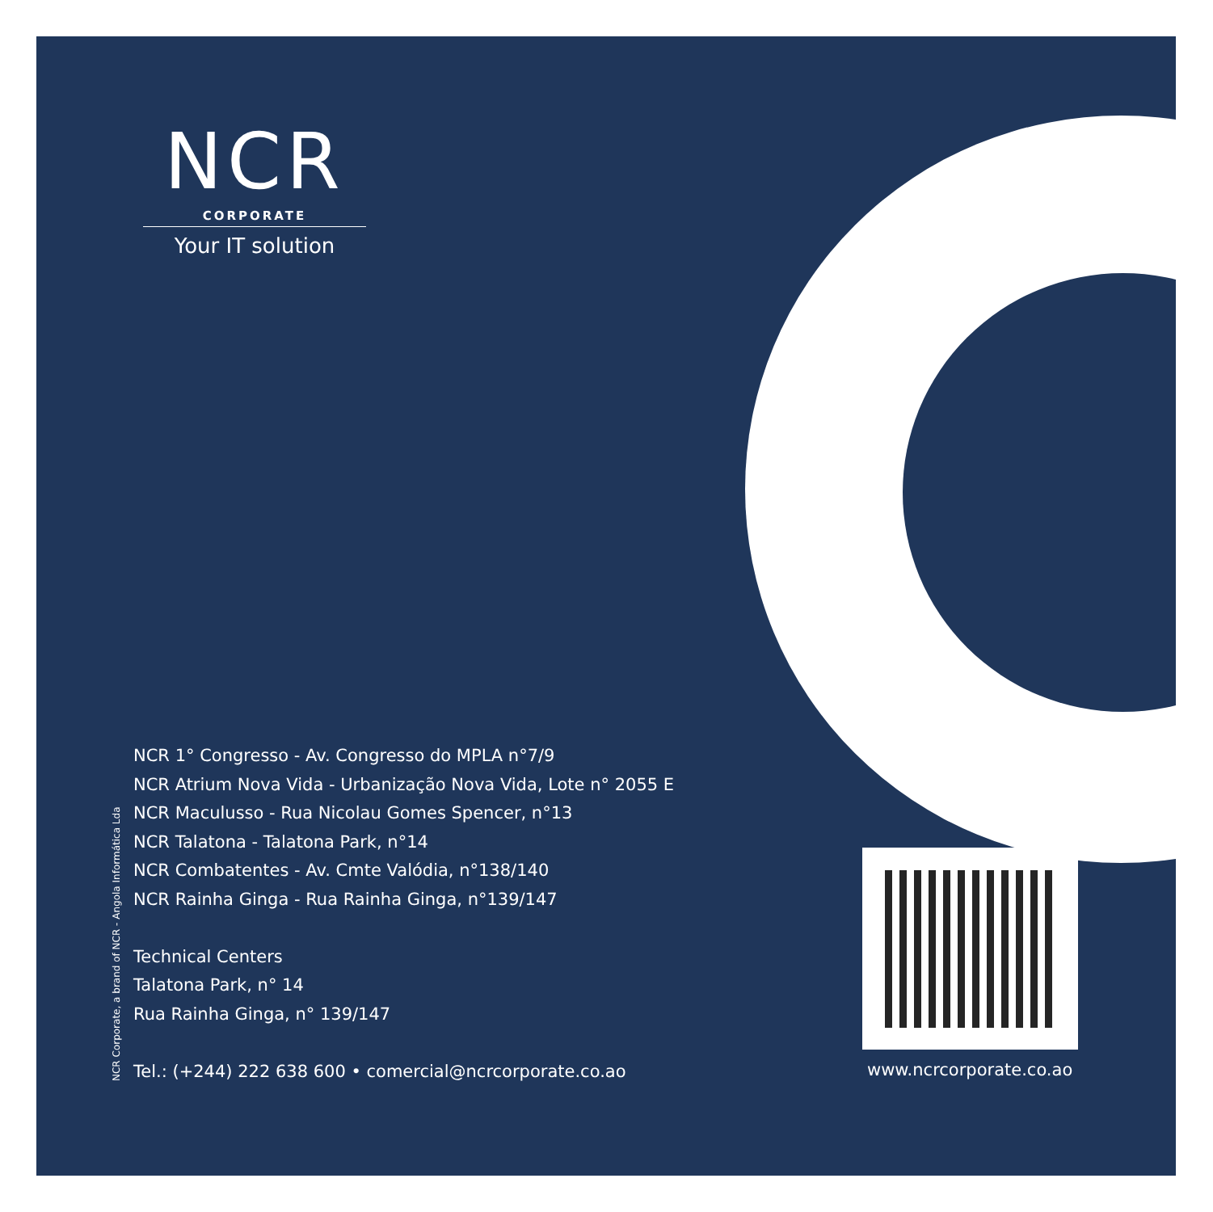NCR
CORPORATE
Your IT solution
NCR Corporate, a brand of NCR - Angola Informática Lda
NCR 1° Congresso - Av. Congresso do MPLA n°7/9
NCR Atrium Nova Vida - Urbanização Nova Vida, Lote n° 2055 E
NCR Maculusso - Rua Nicolau Gomes Spencer, n°13
NCR Talatona - Talatona Park, n°14
NCR Combatentes - Av. Cmte Valódia, n°138/140
NCR Rainha Ginga - Rua Rainha Ginga, n°139/147
Technical Centers
Talatona Park, n° 14
Rua Rainha Ginga, n° 139/147
Tel.: (+244) 222 638 600 • comercial@ncrcorporate.co.ao
www.ncrcorporate.co.ao